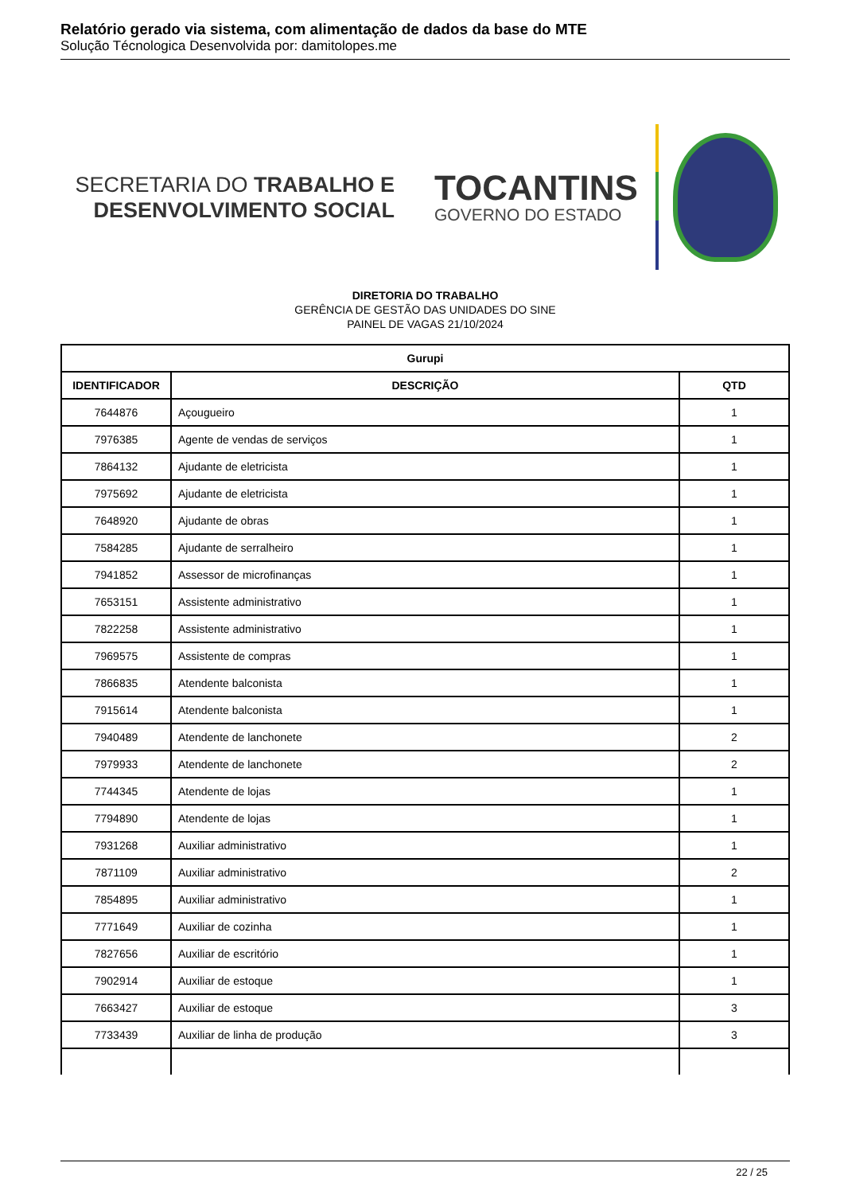Relatório gerado via sistema, com alimentação de dados da base do MTE
Solução Técnologica Desenvolvida por: damitolopes.me
SECRETARIA DO TRABALHO E
DESENVOLVIMENTO SOCIAL
TOCANTINS
GOVERNO DO ESTADO
DIRETORIA DO TRABALHO
GERÊNCIA DE GESTÃO DAS UNIDADES DO SINE
PAINEL DE VAGAS 21/10/2024
| Gurupi | | |
| --- | --- | --- |
| IDENTIFICADOR | DESCRIÇÃO | QTD |
| 7644876 | Açougueiro | 1 |
| 7976385 | Agente de vendas de serviços | 1 |
| 7864132 | Ajudante de eletricista | 1 |
| 7975692 | Ajudante de eletricista | 1 |
| 7648920 | Ajudante de obras | 1 |
| 7584285 | Ajudante de serralheiro | 1 |
| 7941852 | Assessor de microfinanças | 1 |
| 7653151 | Assistente administrativo | 1 |
| 7822258 | Assistente administrativo | 1 |
| 7969575 | Assistente de compras | 1 |
| 7866835 | Atendente balconista | 1 |
| 7915614 | Atendente balconista | 1 |
| 7940489 | Atendente de lanchonete | 2 |
| 7979933 | Atendente de lanchonete | 2 |
| 7744345 | Atendente de lojas | 1 |
| 7794890 | Atendente de lojas | 1 |
| 7931268 | Auxiliar administrativo | 1 |
| 7871109 | Auxiliar administrativo | 2 |
| 7854895 | Auxiliar administrativo | 1 |
| 7771649 | Auxiliar de cozinha | 1 |
| 7827656 | Auxiliar de escritório | 1 |
| 7902914 | Auxiliar de estoque | 1 |
| 7663427 | Auxiliar de estoque | 3 |
| 7733439 | Auxiliar de linha de produção | 3 |
22 / 25